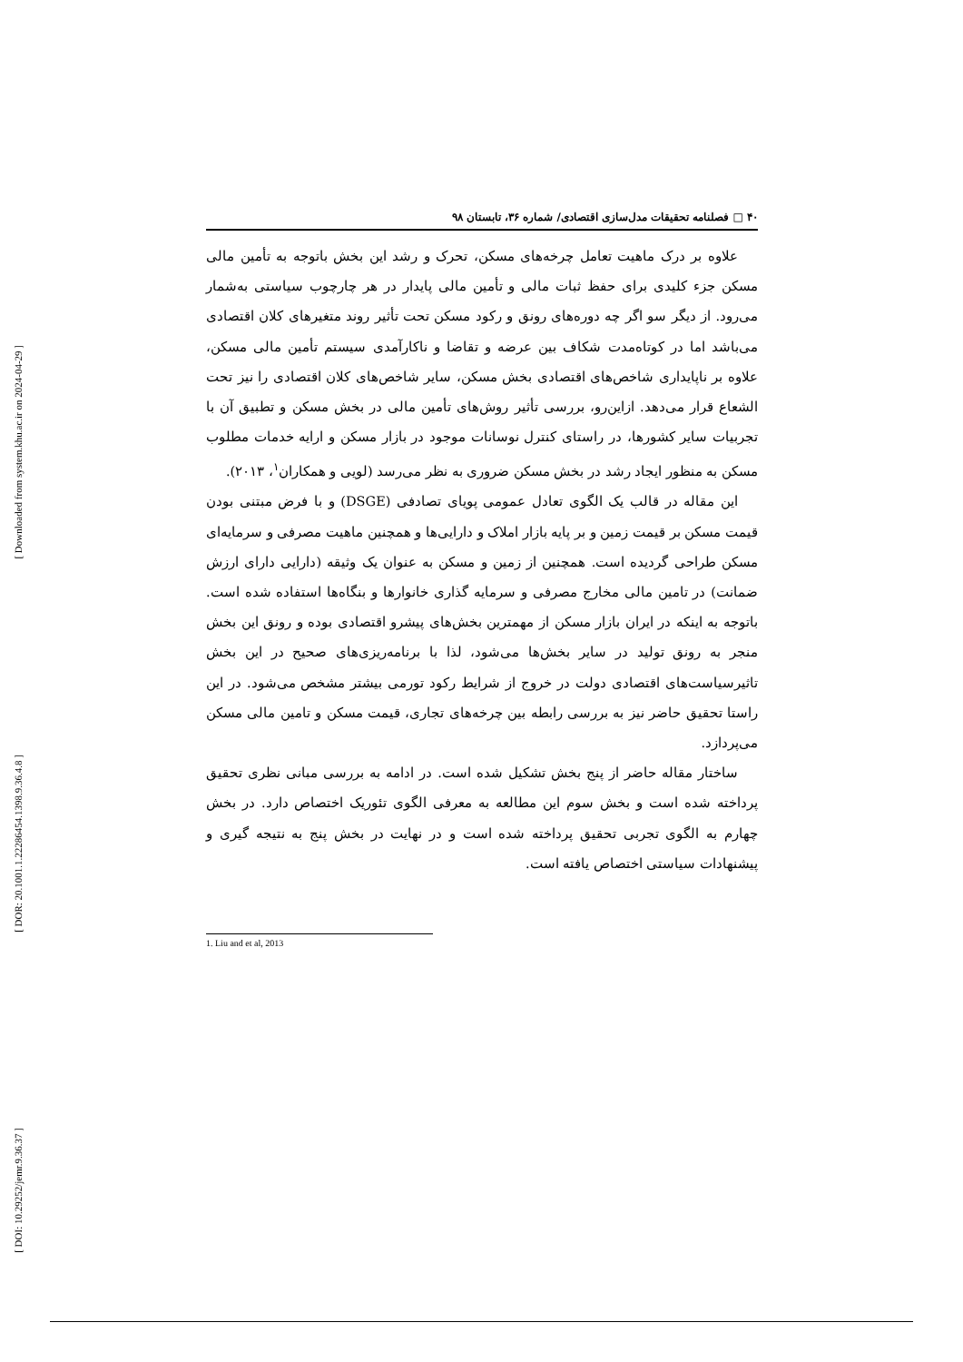[ Downloaded from system.khu.ac.ir on 2024-04-29 ]
[ DOR: 20.1001.1.22286454.1398.9.36.4.8 ]
[ DOI: 10.29252/jemr.9.36.37 ]
۴۰ □ فصلنامه تحقیقات مدل‌سازی اقتصادی/ شماره ۳۶، تابستان ۹۸
علاوه بر درک ماهیت تعامل چرخه‌های مسکن، تحرک و رشد این بخش باتوجه به تأمین مالی مسکن جزء کلیدی برای حفظ ثبات مالی و تأمین مالی پایدار در هر چارچوب سیاستی به‌شمار می‌رود. از دیگر سو اگر چه دوره‌های رونق و رکود مسکن تحت تأثیر روند متغیرهای کلان اقتصادی می‌باشد اما در کوتاه‌مدت شکاف بین عرضه و تقاضا و ناکارآمدی سیستم تأمین مالی مسکن، علاوه بر ناپایداری شاخص‌های اقتصادی بخش مسکن، سایر شاخص‌های کلان اقتصادی را نیز تحت الشعاع قرار می‌دهد. ازاین‌رو، بررسی تأثیر روش‌های تأمین مالی در بخش مسکن و تطبیق آن با تجربیات سایر کشورها، در راستای کنترل نوسانات موجود در بازار مسکن و ارایه خدمات مطلوب مسکن به منظور ایجاد رشد در بخش مسکن ضروری به نظر می‌رسد (لویی و همکاران<sup>۱</sup>، ۲۰۱۳).
این مقاله در قالب یک الگوی تعادل عمومی پویای تصادفی (DSGE) و با فرض مبتنی بودن قیمت مسکن بر قیمت زمین و بر پایه بازار املاک و دارایی‌ها و همچنین ماهیت مصرفی و سرمایه‌ای مسکن طراحی گردیده است. همچنین از زمین و مسکن به عنوان یک وثیقه (دارایی دارای ارزش ضمانت) در تامین مالی مخارج مصرفی و سرمایه گذاری خانوارها و بنگاه‌ها استفاده شده است. باتوجه به اینکه در ایران بازار مسکن از مهمترین بخش‌های پیشرو اقتصادی بوده و رونق این بخش منجر به رونق تولید در سایر بخش‌ها می‌شود، لذا با برنامه‌ریزی‌های صحیح در این بخش تاثیرسیاست‌های اقتصادی دولت در خروج از شرایط رکود تورمی بیشتر مشخص می‌شود. در این راستا تحقیق حاضر نیز به بررسی رابطه بین چرخه‌های تجاری، قیمت مسکن و تامین مالی مسکن می‌پردازد.
ساختار مقاله حاضر از پنج بخش تشکیل شده است. در ادامه به بررسی مبانی نظری تحقیق پرداخته شده است و بخش سوم این مطالعه به معرفی الگوی تئوریک اختصاص دارد. در بخش چهارم به الگوی تجربی تحقیق پرداخته شده است و در نهایت در بخش پنج به نتیجه گیری و پیشنهادات سیاستی اختصاص یافته است.
1. Liu and et al, 2013